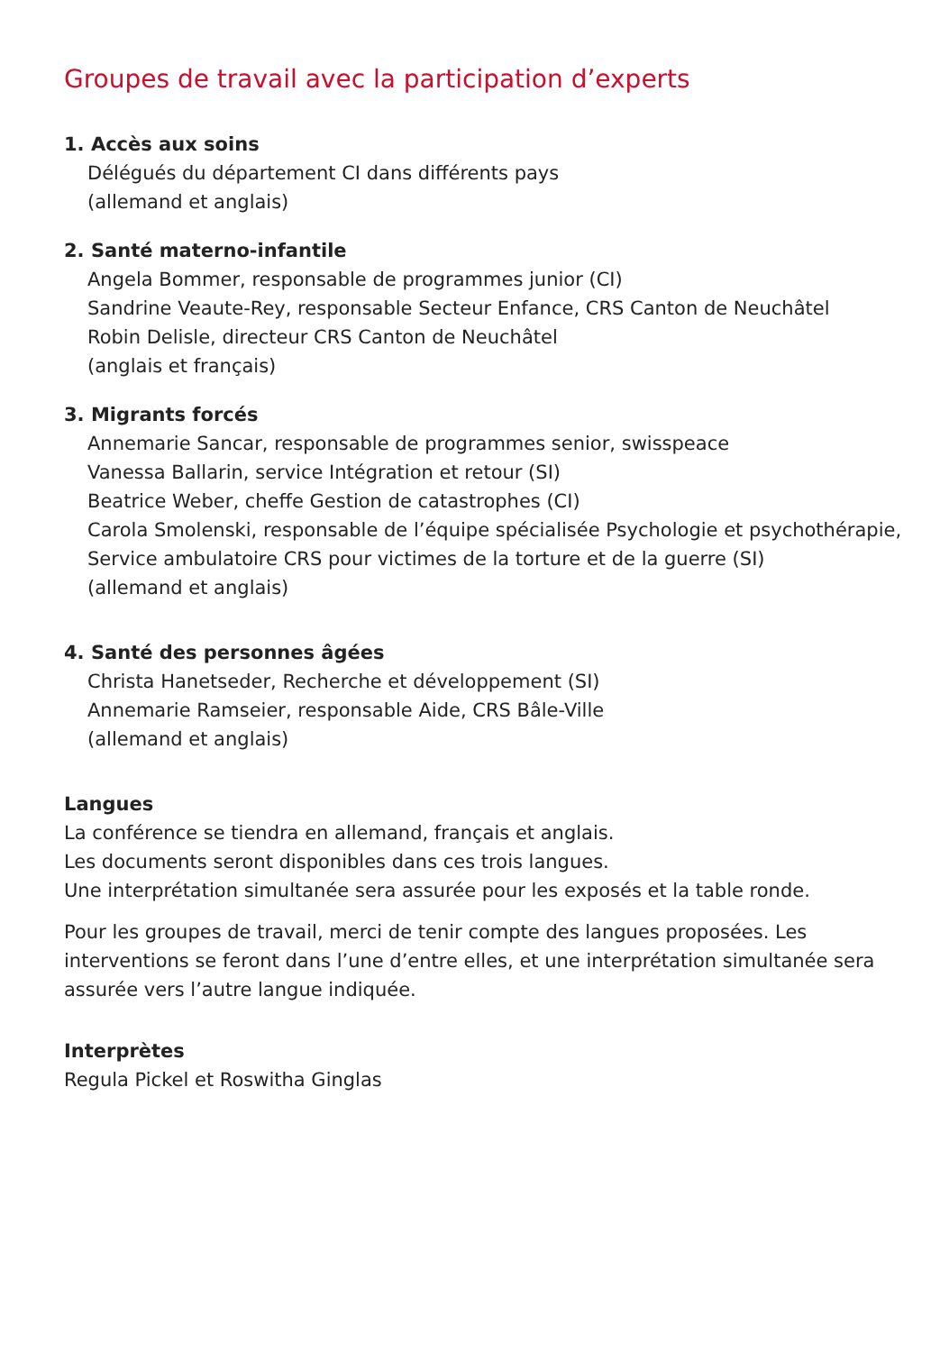Groupes de travail avec la participation d’experts
1. Accès aux soins
Délégués du département CI dans différents pays
(allemand et anglais)
2. Santé materno-infantile
Angela Bommer, responsable de programmes junior (CI)
Sandrine Veaute-Rey, responsable Secteur Enfance, CRS Canton de Neuchâtel
Robin Delisle, directeur CRS Canton de Neuchâtel
(anglais et français)
3. Migrants forcés
Annemarie Sancar, responsable de programmes senior, swisspeace
Vanessa Ballarin, service Intégration et retour (SI)
Beatrice Weber, cheffe Gestion de catastrophes (CI)
Carola Smolenski, responsable de l’équipe spécialisée Psychologie et psychothérapie, Service ambulatoire CRS pour victimes de la torture et de la guerre (SI)
(allemand et anglais)
4. Santé des personnes âgées
Christa Hanetseder, Recherche et développement (SI)
Annemarie Ramseier, responsable Aide, CRS Bâle-Ville
(allemand et anglais)
Langues
La conférence se tiendra en allemand, français et anglais.
Les documents seront disponibles dans ces trois langues.
Une interprétation simultanée sera assurée pour les exposés et la table ronde.
Pour les groupes de travail, merci de tenir compte des langues proposées. Les interventions se feront dans l’une d’entre elles, et une interprétation simultanée sera assurée vers l’autre langue indiquée.
Interprètes
Regula Pickel et Roswitha Ginglas